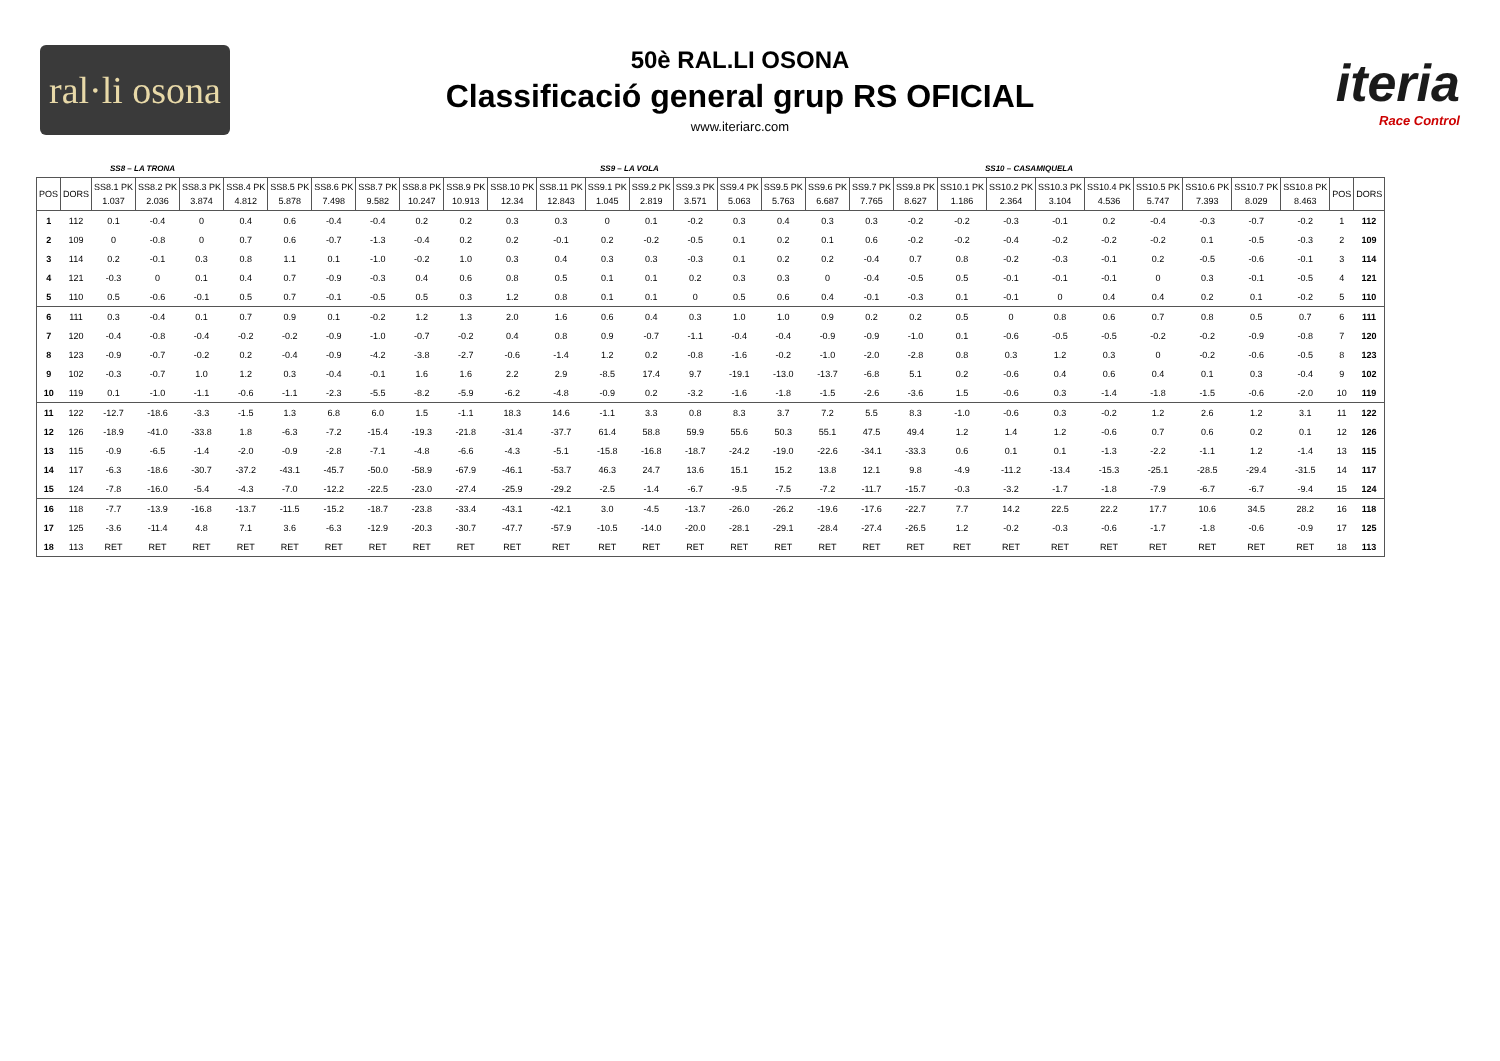ral·li osona
50è RAL.LI OSONA
Classificació general grup RS OFICIAL
www.iteriarc.com
iteria
Race Control
SS8 – LA TRONA SS9 – LA VOLA SS10 – CASAMIQUELA
| POS | DORS | SS8.1 PK 1.037 | SS8.2 PK 2.036 | SS8.3 PK 3.874 | SS8.4 PK 4.812 | SS8.5 PK 5.878 | SS8.6 PK 7.498 | SS8.7 PK 9.582 | SS8.8 PK 10.247 | SS8.9 PK 10.913 | SS8.10 PK 12.34 | SS8.11 PK 12.843 | SS9.1 PK 1.045 | SS9.2 PK 2.819 | SS9.3 PK 3.571 | SS9.4 PK 5.063 | SS9.5 PK 5.763 | SS9.6 PK 6.687 | SS9.7 PK 7.765 | SS9.8 PK 8.627 | SS10.1 PK 1.186 | SS10.2 PK 2.364 | SS10.3 PK 3.104 | SS10.4 PK 4.536 | SS10.5 PK 5.747 | SS10.6 PK 7.393 | SS10.7 PK 8.029 | SS10.8 PK 8.463 | POS | DORS |
| --- | --- | --- | --- | --- | --- | --- | --- | --- | --- | --- | --- | --- | --- | --- | --- | --- | --- | --- | --- | --- | --- | --- | --- | --- | --- | --- | --- | --- | --- | --- |
| 1 | 112 | 0.1 | -0.4 | 0 | 0.4 | 0.6 | -0.4 | -0.4 | 0.2 | 0.2 | 0.3 | 0.3 | 0 | 0.1 | -0.2 | 0.3 | 0.4 | 0.3 | 0.3 | -0.2 | -0.2 | -0.3 | -0.1 | 0.2 | -0.4 | -0.3 | -0.7 | -0.2 | 1 | 112 |
| 2 | 109 | 0 | -0.8 | 0 | 0.7 | 0.6 | -0.7 | -1.3 | -0.4 | 0.2 | 0.2 | -0.1 | 0.2 | -0.2 | -0.5 | 0.1 | 0.2 | 0.1 | 0.6 | -0.2 | -0.2 | -0.4 | -0.2 | -0.2 | -0.2 | 0.1 | -0.5 | -0.3 | 2 | 109 |
| 3 | 114 | 0.2 | -0.1 | 0.3 | 0.8 | 1.1 | 0.1 | -1.0 | -0.2 | 1.0 | 0.3 | 0.4 | 0.3 | 0.3 | -0.3 | 0.1 | 0.2 | 0.2 | -0.4 | 0.7 | 0.8 | -0.2 | -0.3 | -0.1 | 0.2 | -0.5 | -0.6 | -0.1 | 3 | 114 |
| 4 | 121 | -0.3 | 0 | 0.1 | 0.4 | 0.7 | -0.9 | -0.3 | 0.4 | 0.6 | 0.8 | 0.5 | 0.1 | 0.1 | 0.2 | 0.3 | 0.3 | 0 | -0.4 | -0.5 | 0.5 | -0.1 | -0.1 | -0.1 | 0 | 0.3 | -0.1 | -0.5 | 4 | 121 |
| 5 | 110 | 0.5 | -0.6 | -0.1 | 0.5 | 0.7 | -0.1 | -0.5 | 0.5 | 0.3 | 1.2 | 0.8 | 0.1 | 0.1 | 0 | 0.5 | 0.6 | 0.4 | -0.1 | -0.3 | 0.1 | -0.1 | 0 | 0.4 | 0.4 | 0.2 | 0.1 | -0.2 | 5 | 110 |
| 6 | 111 | 0.3 | -0.4 | 0.1 | 0.7 | 0.9 | 0.1 | -0.2 | 1.2 | 1.3 | 2.0 | 1.6 | 0.6 | 0.4 | 0.3 | 1.0 | 1.0 | 0.9 | 0.2 | 0.2 | 0.5 | 0 | 0.8 | 0.6 | 0.7 | 0.8 | 0.5 | 0.7 | 6 | 111 |
| 7 | 120 | -0.4 | -0.8 | -0.4 | -0.2 | -0.2 | -0.9 | -1.0 | -0.7 | -0.2 | 0.4 | 0.8 | 0.9 | -0.7 | -1.1 | -0.4 | -0.4 | -0.9 | -0.9 | -1.0 | 0.1 | -0.6 | -0.5 | -0.5 | -0.2 | -0.2 | -0.9 | -0.8 | 7 | 120 |
| 8 | 123 | -0.9 | -0.7 | -0.2 | 0.2 | -0.4 | -0.9 | -4.2 | -3.8 | -2.7 | -0.6 | -1.4 | 1.2 | 0.2 | -0.8 | -1.6 | -0.2 | -1.0 | -2.0 | -2.8 | 0.8 | 0.3 | 1.2 | 0.3 | 0 | -0.2 | -0.6 | -0.5 | 8 | 123 |
| 9 | 102 | -0.3 | -0.7 | 1.0 | 1.2 | 0.3 | -0.4 | -0.1 | 1.6 | 1.6 | 2.2 | 2.9 | -8.5 | 17.4 | 9.7 | -19.1 | -13.0 | -13.7 | -6.8 | 5.1 | 0.2 | -0.6 | 0.4 | 0.6 | 0.4 | 0.1 | 0.3 | -0.4 | 9 | 102 |
| 10 | 119 | 0.1 | -1.0 | -1.1 | -0.6 | -1.1 | -2.3 | -5.5 | -8.2 | -5.9 | -6.2 | -4.8 | -0.9 | 0.2 | -3.2 | -1.6 | -1.8 | -1.5 | -2.6 | -3.6 | 1.5 | -0.6 | 0.3 | -1.4 | -1.8 | -1.5 | -0.6 | -2.0 | 10 | 119 |
| 11 | 122 | -12.7 | -18.6 | -3.3 | -1.5 | 1.3 | 6.8 | 6.0 | 1.5 | -1.1 | 18.3 | 14.6 | -1.1 | 3.3 | 0.8 | 8.3 | 3.7 | 7.2 | 5.5 | 8.3 | -1.0 | -0.6 | 0.3 | -0.2 | 1.2 | 2.6 | 1.2 | 3.1 | 11 | 122 |
| 12 | 126 | -18.9 | -41.0 | -33.8 | 1.8 | -6.3 | -7.2 | -15.4 | -19.3 | -21.8 | -31.4 | -37.7 | 61.4 | 58.8 | 59.9 | 55.6 | 50.3 | 55.1 | 47.5 | 49.4 | 1.2 | 1.4 | 1.2 | -0.6 | 0.7 | 0.6 | 0.2 | 0.1 | 12 | 126 |
| 13 | 115 | -0.9 | -6.5 | -1.4 | -2.0 | -0.9 | -2.8 | -7.1 | -4.8 | -6.6 | -4.3 | -5.1 | -15.8 | -16.8 | -18.7 | -24.2 | -19.0 | -22.6 | -34.1 | -33.3 | 0.6 | 0.1 | 0.1 | -1.3 | -2.2 | -1.1 | 1.2 | -1.4 | 13 | 115 |
| 14 | 117 | -6.3 | -18.6 | -30.7 | -37.2 | -43.1 | -45.7 | -50.0 | -58.9 | -67.9 | -46.1 | -53.7 | 46.3 | 24.7 | 13.6 | 15.1 | 15.2 | 13.8 | 12.1 | 9.8 | -4.9 | -11.2 | -13.4 | -15.3 | -25.1 | -28.5 | -29.4 | -31.5 | 14 | 117 |
| 15 | 124 | -7.8 | -16.0 | -5.4 | -4.3 | -7.0 | -12.2 | -22.5 | -23.0 | -27.4 | -25.9 | -29.2 | -2.5 | -1.4 | -6.7 | -9.5 | -7.5 | -7.2 | -11.7 | -15.7 | -0.3 | -3.2 | -1.7 | -1.8 | -7.9 | -6.7 | -6.7 | -9.4 | 15 | 124 |
| 16 | 118 | -7.7 | -13.9 | -16.8 | -13.7 | -11.5 | -15.2 | -18.7 | -23.8 | -33.4 | -43.1 | -42.1 | 3.0 | -4.5 | -13.7 | -26.0 | -26.2 | -19.6 | -17.6 | -22.7 | 7.7 | 14.2 | 22.5 | 22.2 | 17.7 | 10.6 | 34.5 | 28.2 | 16 | 118 |
| 17 | 125 | -3.6 | -11.4 | 4.8 | 7.1 | 3.6 | -6.3 | -12.9 | -20.3 | -30.7 | -47.7 | -57.9 | -10.5 | -14.0 | -20.0 | -28.1 | -29.1 | -28.4 | -27.4 | -26.5 | 1.2 | -0.2 | -0.3 | -0.6 | -1.7 | -1.8 | -0.6 | -0.9 | 17 | 125 |
| 18 | 113 | RET | RET | RET | RET | RET | RET | RET | RET | RET | RET | RET | RET | RET | RET | RET | RET | RET | RET | RET | RET | RET | RET | RET | RET | RET | RET | RET | 18 | 113 |